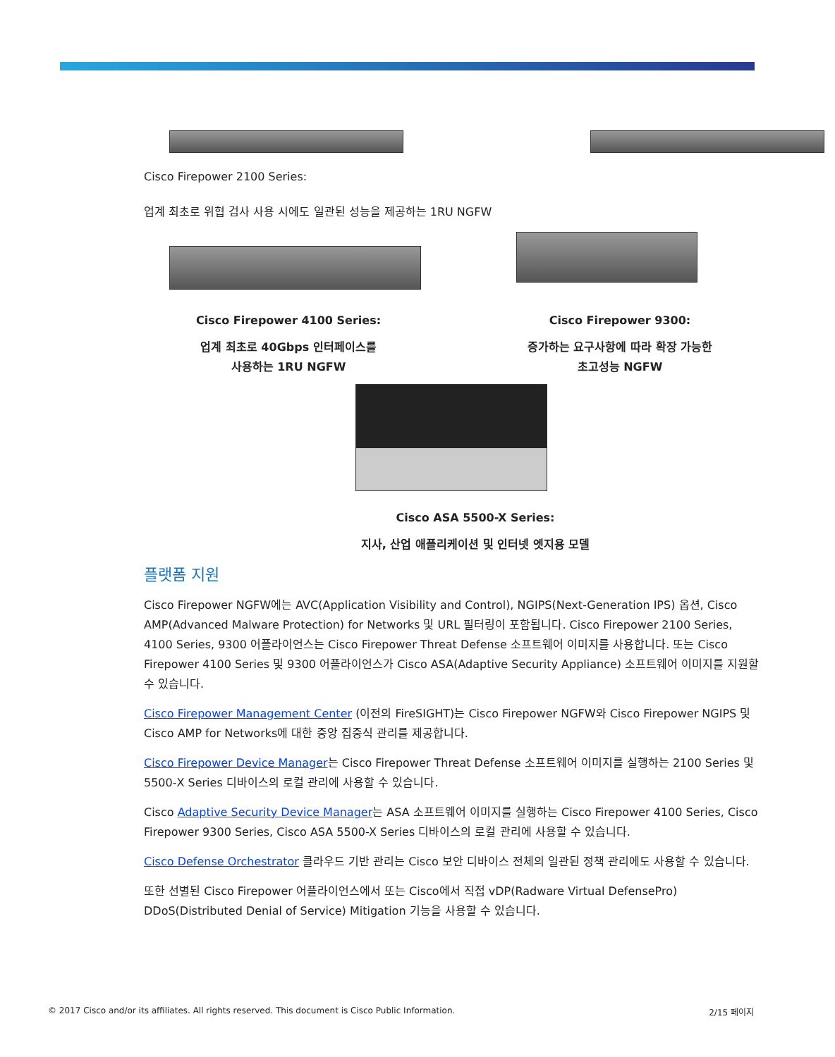Cisco Firepower 2100 Series:
업계 최초로 위협 검사 사용 시에도 일관된 성능을 제공하는 1RU NGFW
Cisco Firepower 4100 Series:
업계 최초로 40Gbps 인터페이스를
사용하는 1RU NGFW
Cisco Firepower 9300:
증가하는 요구사항에 따라 확장 가능한
초고성능 NGFW
Cisco ASA 5500-X Series:
지사, 산업 애플리케이션 및 인터넷 엣지용 모델
플랫폼 지원
Cisco Firepower NGFW에는 AVC(Application Visibility and Control), NGIPS(Next-Generation IPS) 옵션, Cisco AMP(Advanced Malware Protection) for Networks 및 URL 필터링이 포함됩니다. Cisco Firepower 2100 Series, 4100 Series, 9300 어플라이언스는 Cisco Firepower Threat Defense 소프트웨어 이미지를 사용합니다. 또는 Cisco Firepower 4100 Series 및 9300 어플라이언스가 Cisco ASA(Adaptive Security Appliance) 소프트웨어 이미지를 지원할 수 있습니다.
Cisco Firepower Management Center (이전의 FireSIGHT)는 Cisco Firepower NGFW와 Cisco Firepower NGIPS 및 Cisco AMP for Networks에 대한 중앙 집중식 관리를 제공합니다.
Cisco Firepower Device Manager는 Cisco Firepower Threat Defense 소프트웨어 이미지를 실행하는 2100 Series 및 5500-X Series 디바이스의 로컬 관리에 사용할 수 있습니다.
Cisco Adaptive Security Device Manager는 ASA 소프트웨어 이미지를 실행하는 Cisco Firepower 4100 Series, Cisco Firepower 9300 Series, Cisco ASA 5500-X Series 디바이스의 로컬 관리에 사용할 수 있습니다.
Cisco Defense Orchestrator 클라우드 기반 관리는 Cisco 보안 디바이스 전체의 일관된 정책 관리에도 사용할 수 있습니다.
또한 선별된 Cisco Firepower 어플라이언스에서 또는 Cisco에서 직접 vDP(Radware Virtual DefensePro) DDoS(Distributed Denial of Service) Mitigation 기능을 사용할 수 있습니다.
© 2017 Cisco and/or its affiliates. All rights reserved. This document is Cisco Public Information. 2/15 페이지